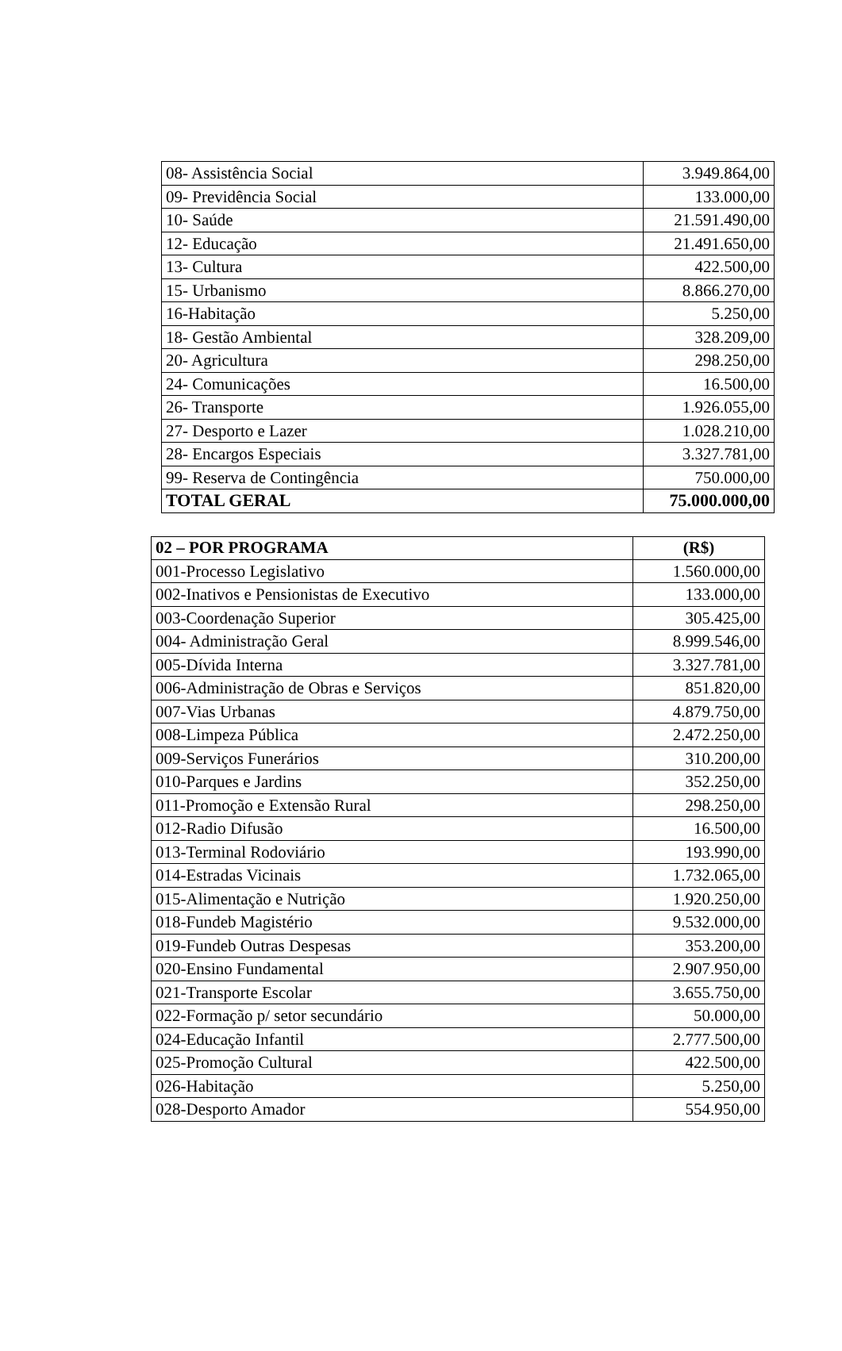| 08- Assistência Social | 3.949.864,00 |
| 09- Previdência Social | 133.000,00 |
| 10- Saúde | 21.591.490,00 |
| 12- Educação | 21.491.650,00 |
| 13- Cultura | 422.500,00 |
| 15- Urbanismo | 8.866.270,00 |
| 16-Habitação | 5.250,00 |
| 18- Gestão Ambiental | 328.209,00 |
| 20- Agricultura | 298.250,00 |
| 24- Comunicações | 16.500,00 |
| 26- Transporte | 1.926.055,00 |
| 27- Desporto e Lazer | 1.028.210,00 |
| 28- Encargos Especiais | 3.327.781,00 |
| 99- Reserva de Contingência | 750.000,00 |
| TOTAL GERAL | 75.000.000,00 |
| 02 – POR PROGRAMA | (R$) |
| --- | --- |
| 001-Processo Legislativo | 1.560.000,00 |
| 002-Inativos e Pensionistas de Executivo | 133.000,00 |
| 003-Coordenação Superior | 305.425,00 |
| 004- Administração Geral | 8.999.546,00 |
| 005-Dívida Interna | 3.327.781,00 |
| 006-Administração de Obras e Serviços | 851.820,00 |
| 007-Vias Urbanas | 4.879.750,00 |
| 008-Limpeza Pública | 2.472.250,00 |
| 009-Serviços Funerários | 310.200,00 |
| 010-Parques e Jardins | 352.250,00 |
| 011-Promoção e Extensão Rural | 298.250,00 |
| 012-Radio Difusão | 16.500,00 |
| 013-Terminal Rodoviário | 193.990,00 |
| 014-Estradas Vicinais | 1.732.065,00 |
| 015-Alimentação e Nutrição | 1.920.250,00 |
| 018-Fundeb Magistério | 9.532.000,00 |
| 019-Fundeb Outras Despesas | 353.200,00 |
| 020-Ensino Fundamental | 2.907.950,00 |
| 021-Transporte Escolar | 3.655.750,00 |
| 022-Formação p/ setor secundário | 50.000,00 |
| 024-Educação Infantil | 2.777.500,00 |
| 025-Promoção Cultural | 422.500,00 |
| 026-Habitação | 5.250,00 |
| 028-Desporto Amador | 554.950,00 |